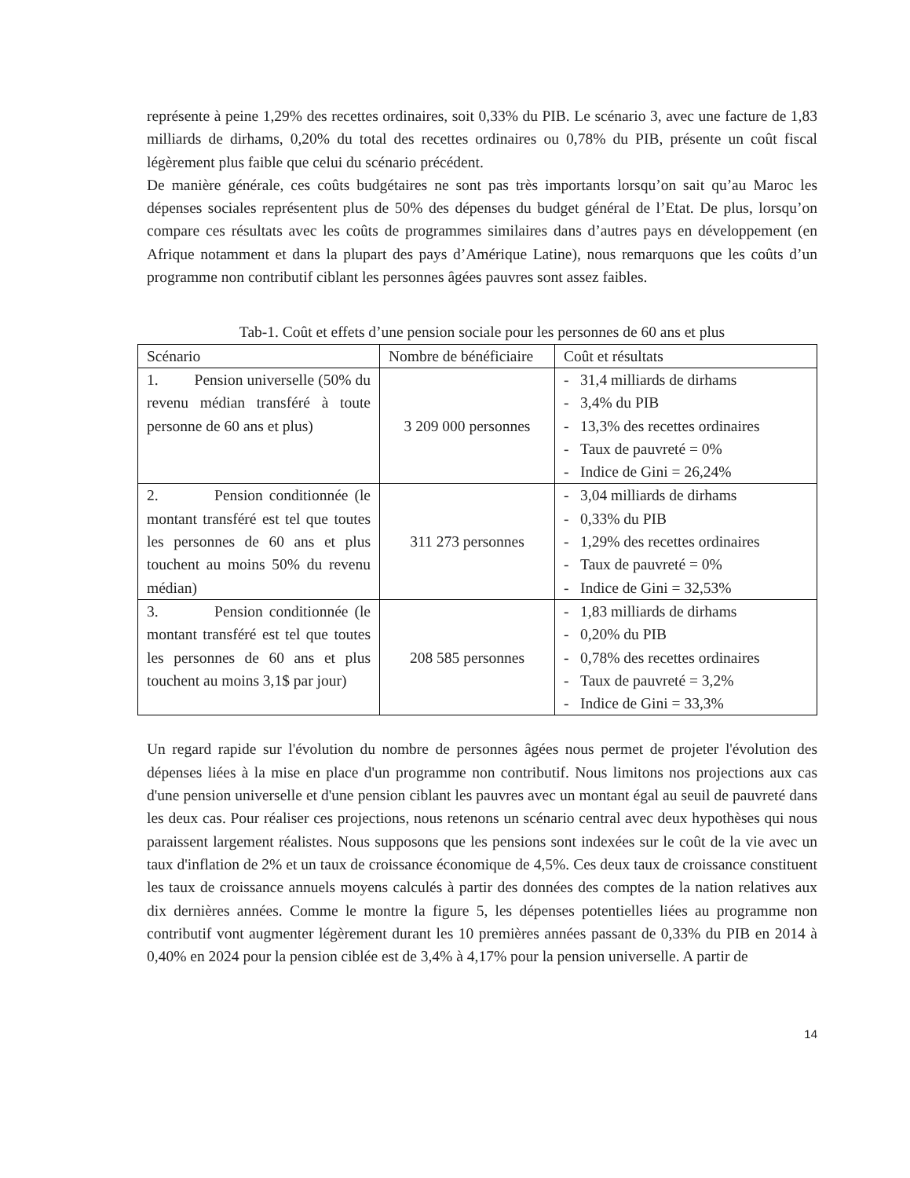représente à peine 1,29% des recettes ordinaires, soit 0,33% du PIB. Le scénario 3, avec une facture de 1,83 milliards de dirhams, 0,20% du total des recettes ordinaires ou 0,78% du PIB, présente un coût fiscal légèrement plus faible que celui du scénario précédent.
De manière générale, ces coûts budgétaires ne sont pas très importants lorsqu’on sait qu’au Maroc les dépenses sociales représentent plus de 50% des dépenses du budget général de l’Etat. De plus, lorsqu’on compare ces résultats avec les coûts de programmes similaires dans d’autres pays en développement (en Afrique notamment et dans la plupart des pays d’Amérique Latine), nous remarquons que les coûts d’un programme non contributif ciblant les personnes âgées pauvres sont assez faibles.
Tab-1. Coût et effets d’une pension sociale pour les personnes de 60 ans et plus
| Scénario | Nombre de bénéficiaire | Coût et résultats |
| 1. Pension universelle (50% du revenu médian transféré à toute personne de 60 ans et plus) | 3 209 000 personnes | - 31,4 milliards de dirhams - 3,4% du PIB - 13,3% des recettes ordinaires - Taux de pauvreté = 0% - Indice de Gini = 26,24% |
| 2. Pension conditionnée (le montant transféré est tel que toutes les personnes de 60 ans et plus touchent au moins 50% du revenu médian) | 311 273 personnes | - 3,04 milliards de dirhams - 0,33% du PIB - 1,29% des recettes ordinaires - Taux de pauvreté = 0% - Indice de Gini = 32,53% |
| 3. Pension conditionnée (le montant transféré est tel que toutes les personnes de 60 ans et plus touchent au moins 3,1$ par jour) | 208 585 personnes | - 1,83 milliards de dirhams - 0,20% du PIB - 0,78% des recettes ordinaires - Taux de pauvreté = 3,2% - Indice de Gini = 33,3% |
Un regard rapide sur l'évolution du nombre de personnes âgées nous permet de projeter l'évolution des dépenses liées à la mise en place d'un programme non contributif. Nous limitons nos projections aux cas d'une pension universelle et d'une pension ciblant les pauvres avec un montant égal au seuil de pauvreté dans les deux cas. Pour réaliser ces projections, nous retenons un scénario central avec deux hypothèses qui nous paraissent largement réalistes. Nous supposons que les pensions sont indexées sur le coût de la vie avec un taux d'inflation de 2% et un taux de croissance économique de 4,5%. Ces deux taux de croissance constituent les taux de croissance annuels moyens calculés à partir des données des comptes de la nation relatives aux dix dernières années. Comme le montre la figure 5, les dépenses potentielles liées au programme non contributif vont augmenter légèrement durant les 10 premières années passant de 0,33% du PIB en 2014 à 0,40% en 2024 pour la pension ciblée est de 3,4% à 4,17% pour la pension universelle. A partir de
14